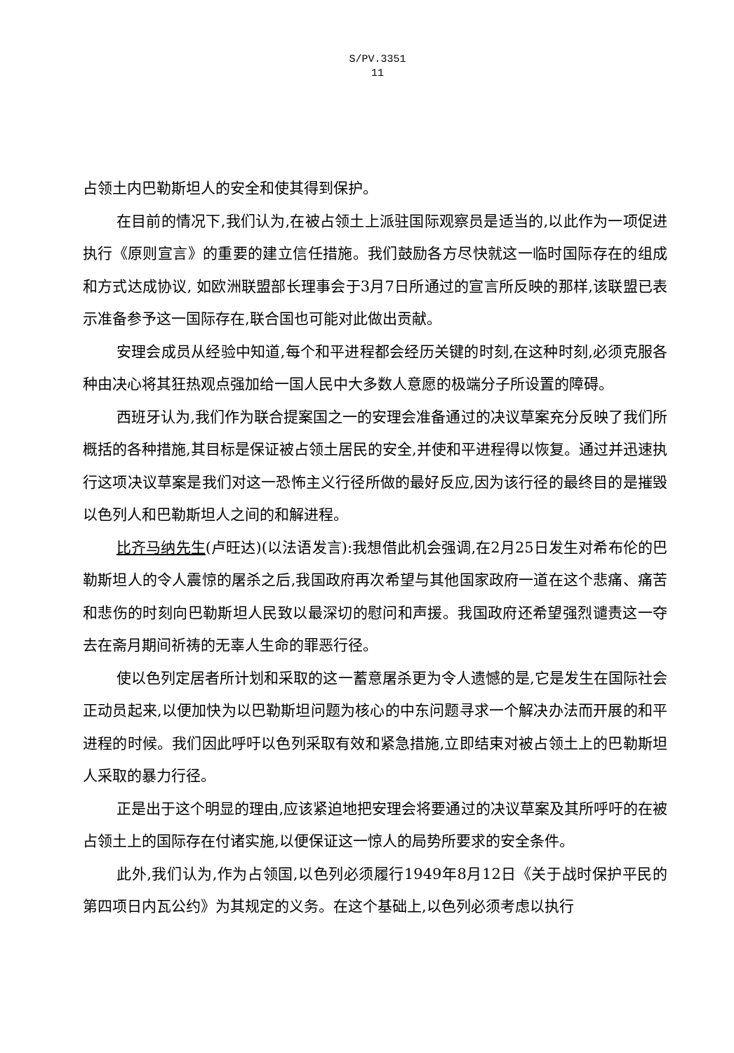S/PV.3351
11
占领土内巴勒斯坦人的安全和使其得到保护。
在目前的情况下,我们认为,在被占领土上派驻国际观察员是适当的,以此作为一项促进执行《原则宣言》的重要的建立信任措施。我们鼓励各方尽快就这一临时国际存在的组成和方式达成协议, 如欧洲联盟部长理事会于3月7日所通过的宣言所反映的那样,该联盟已表示准备参予这一国际存在,联合国也可能对此做出贡献。
安理会成员从经验中知道,每个和平进程都会经历关键的时刻,在这种时刻,必须克服各种由决心将其狂热观点强加给一国人民中大多数人意愿的极端分子所设置的障碍。
西班牙认为,我们作为联合提案国之一的安理会准备通过的决议草案充分反映了我们所概括的各种措施,其目标是保证被占领土居民的安全,并使和平进程得以恢复。通过并迅速执行这项决议草案是我们对这一恐怖主义行径所做的最好反应,因为该行径的最终目的是摧毁以色列人和巴勒斯坦人之间的和解进程。
比齐马纳先生(卢旺达)(以法语发言):我想借此机会强调,在2月25日发生对希布伦的巴勒斯坦人的令人震惊的屠杀之后,我国政府再次希望与其他国家政府一道在这个悲痛、痛苦和悲伤的时刻向巴勒斯坦人民致以最深切的慰问和声援。我国政府还希望强烈谴责这一夺去在斋月期间祈祷的无辜人生命的罪恶行径。
使以色列定居者所计划和采取的这一蓄意屠杀更为令人遗憾的是,它是发生在国际社会正动员起来,以便加快为以巴勒斯坦问题为核心的中东问题寻求一个解决办法而开展的和平进程的时候。我们因此呼吁以色列采取有效和紧急措施,立即结束对被占领土上的巴勒斯坦人采取的暴力行径。
正是出于这个明显的理由,应该紧迫地把安理会将要通过的决议草案及其所呼吁的在被占领土上的国际存在付诸实施,以便保证这一惊人的局势所要求的安全条件。
此外,我们认为,作为占领国,以色列必须履行1949年8月12日《关于战时保护平民的第四项日内瓦公约》为其规定的义务。在这个基础上,以色列必须考虑以执行